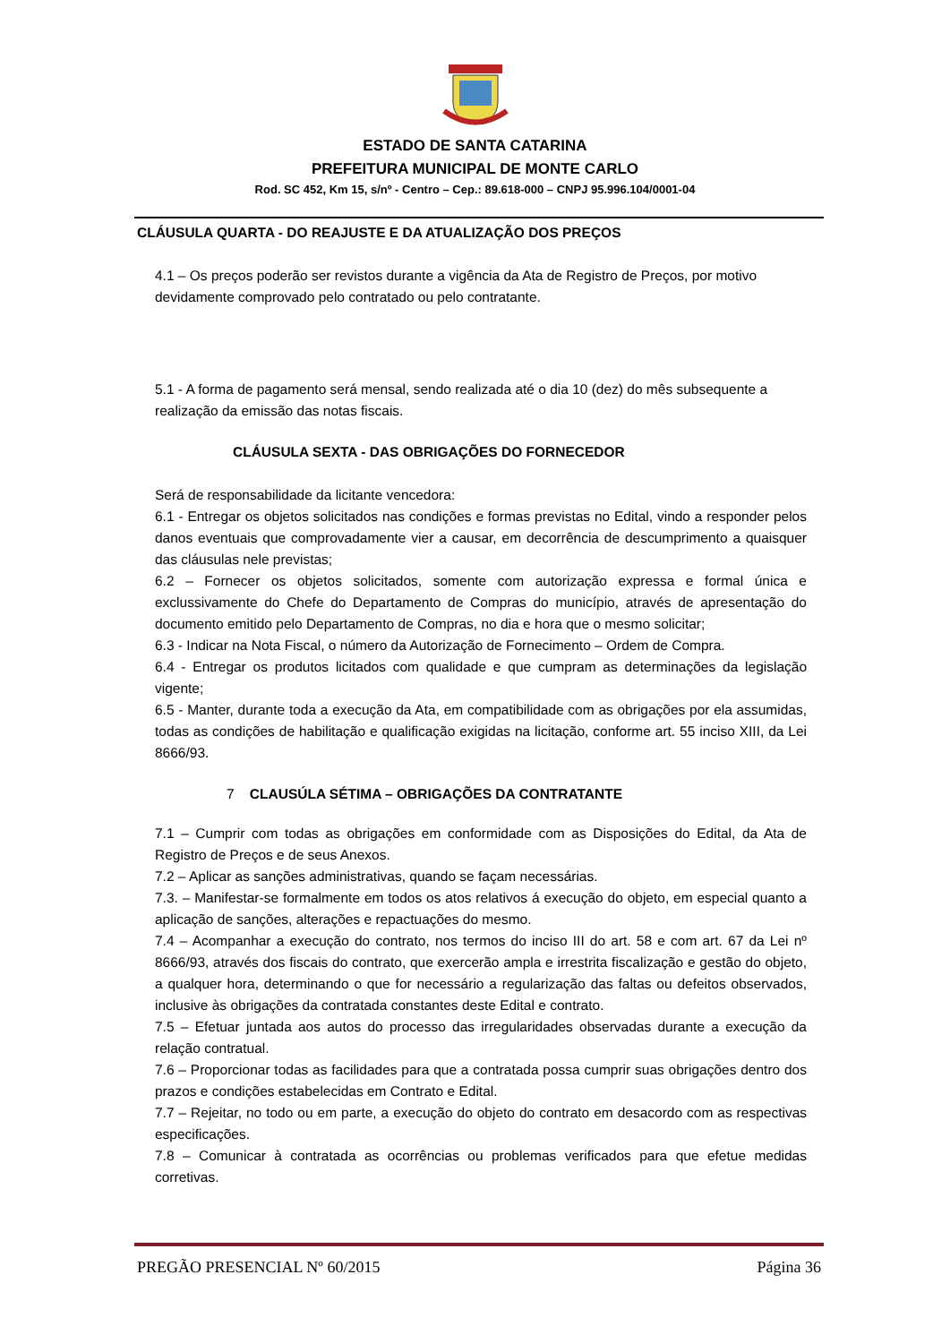ESTADO DE SANTA CATARINA
PREFEITURA MUNICIPAL DE MONTE CARLO
Rod. SC 452, Km 15, s/nº - Centro – Cep.: 89.618-000 – CNPJ 95.996.104/0001-04
CLÁUSULA QUARTA - DO REAJUSTE E DA ATUALIZAÇÃO DOS PREÇOS
4.1 – Os preços poderão ser revistos durante a vigência da Ata de Registro de Preços, por motivo devidamente comprovado pelo contratado ou pelo contratante.
5.1 - A forma de pagamento será mensal, sendo realizada até o dia 10 (dez) do mês subsequente a realização da emissão das notas fiscais.
CLÁUSULA SEXTA - DAS OBRIGAÇÕES DO FORNECEDOR
Será de responsabilidade da licitante vencedora:
6.1 - Entregar os objetos solicitados nas condições e formas previstas no Edital, vindo a responder pelos danos eventuais que comprovadamente vier a causar, em decorrência de descumprimento a quaisquer das cláusulas nele previstas;
6.2 – Fornecer os objetos solicitados, somente com autorização expressa e formal única e exclussivamente do Chefe do Departamento de Compras do município, através de apresentação do documento emitido pelo Departamento de Compras, no dia e hora que o mesmo solicitar;
6.3 - Indicar na Nota Fiscal, o número da Autorização de Fornecimento – Ordem de Compra.
6.4 - Entregar os produtos licitados com qualidade e que cumpram as determinações da legislação vigente;
6.5 - Manter, durante toda a execução da Ata, em compatibilidade com as obrigações por ela assumidas, todas as condições de habilitação e qualificação exigidas na licitação, conforme art. 55 inciso XIII, da Lei 8666/93.
7 CLAUSÚLA SÉTIMA – OBRIGAÇÕES DA CONTRATANTE
7.1 – Cumprir com todas as obrigações em conformidade com as Disposições do Edital, da Ata de Registro de Preços e de seus Anexos.
7.2 – Aplicar as sanções administrativas, quando se façam necessárias.
7.3. – Manifestar-se formalmente em todos os atos relativos á execução do objeto, em especial quanto a aplicação de sanções, alterações e repactuações do mesmo.
7.4 – Acompanhar a execução do contrato, nos termos do inciso III do art. 58 e com art. 67 da Lei nº 8666/93, através dos fiscais do contrato, que exercerão ampla e irrestrita fiscalização e gestão do objeto, a qualquer hora, determinando o que for necessário a regularização das faltas ou defeitos observados, inclusive às obrigações da contratada constantes deste Edital e contrato.
7.5 – Efetuar juntada aos autos do processo das irregularidades observadas durante a execução da relação contratual.
7.6 – Proporcionar todas as facilidades para que a contratada possa cumprir suas obrigações dentro dos prazos e condições estabelecidas em Contrato e Edital.
7.7 – Rejeitar, no todo ou em parte, a execução do objeto do contrato em desacordo com as respectivas especificações.
7.8 – Comunicar à contratada as ocorrências ou problemas verificados para que efetue medidas corretivas.
PREGÃO PRESENCIAL Nº 60/2015 Página 36